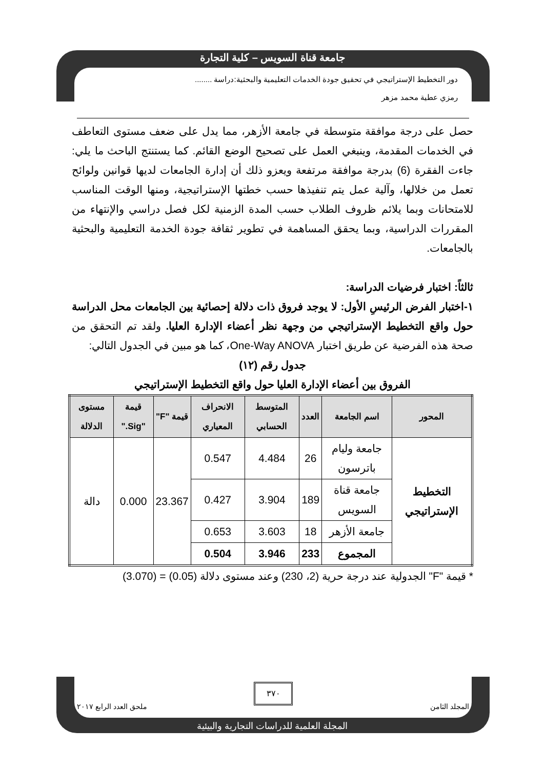جامعة قناة السويس – كلية التجارة
دور التخطيط الإستراتيجي في تحقيق جودة الخدمات التعليمية والبحثية:دراسة ........
رمزي عطية محمد مزهر
حصل على درجة موافقة متوسطة في جامعة الأزهر، مما يدل على ضعف مستوى التعاطف في الخدمات المقدمة، وينبغي العمل على تصحيح الوضع القائم. كما يستنتج الباحث ما يلي: جاءت الفقرة (6) بدرجة موافقة مرتفعة ويعزو ذلك أن إدارة الجامعات لديها قوانين ولوائح تعمل من خلالها، وآلية عمل يتم تنفيذها حسب خطتها الإستراتيجية، ومنها الوقت المناسب للامتحانات وبما يلائم ظروف الطلاب حسب المدة الزمنية لكل فصل دراسي والإنتهاء من المقررات الدراسية، وبما يحقق المساهمة في تطوير ثقافة جودة الخدمة التعليمية والبحثية بالجامعات.
ثالثاً: اختبار فرضيات الدراسة:
١-اختبار الفرض الرئيسِ الأول: لا يوجد فروق ذات دلالة إحصائية بين الجامعات محل الدراسة حول واقع التخطيط الإستراتيجي من وجهة نظر أعضاء الإدارة العليا. ولقد تم التحقق من صحة هذه الفرضية عن طريق اختبار One-Way ANOVA، كما هو مبين في الجدول التالي:
جدول رقم (١٢)
الفروق بين أعضاء الإدارة العليا حول واقع التخطيط الإستراتيجي
| المحور | اسم الجامعة | العدد | المتوسط الحسابي | الانحراف المعياري | قيمة "F" | قيمة "Sig." | مستوى الدلالة |
| --- | --- | --- | --- | --- | --- | --- | --- |
| التخطيط الإستراتيجي | جامعة وليام باترسون | 26 | 4.484 | 0.547 | 23.367 | 0.000 | دالة |
| | جامعة قناة السويس | 189 | 3.904 | 0.427 | | | |
| | جامعة الأزهر | 18 | 3.603 | 0.653 | | | |
| | المجموع | 233 | 3.946 | 0.504 | | | |
* قيمة "F" الجدولية عند درجة حرية (2، 230) وعند مستوى دلالة (0.05) = (3.070)
٣٧٠
المجلد الثامن ملحق العدد الرابع ٢٠١٧
المجلة العلمية للدراسات التجارية والبيئية